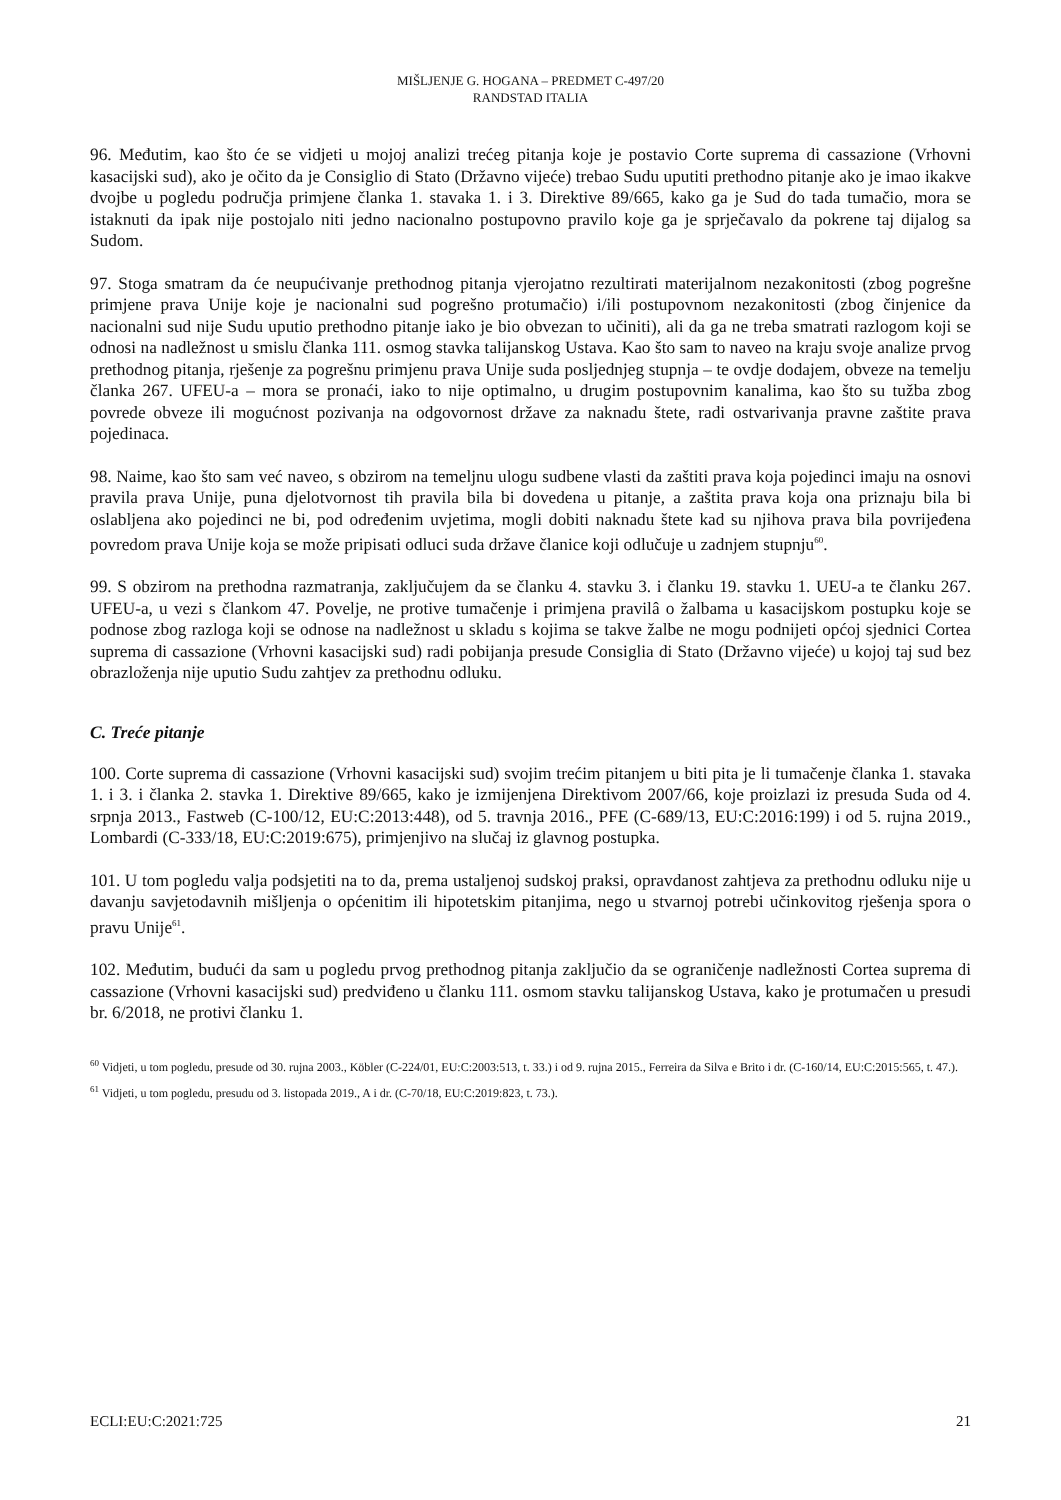MIŠLJENJE G. HOGANA – PREDMET C-497/20
RANDSTAD ITALIA
96. Međutim, kao što će se vidjeti u mojoj analizi trećeg pitanja koje je postavio Corte suprema di cassazione (Vrhovni kasacijski sud), ako je očito da je Consiglio di Stato (Državno vijeće) trebao Sudu uputiti prethodno pitanje ako je imao ikakve dvojbe u pogledu područja primjene članka 1. stavaka 1. i 3. Direktive 89/665, kako ga je Sud do tada tumačio, mora se istaknuti da ipak nije postojalo niti jedno nacionalno postupovno pravilo koje ga je sprječavalo da pokrene taj dijalog sa Sudom.
97. Stoga smatram da će neupućivanje prethodnog pitanja vjerojatno rezultirati materijalnom nezakonitosti (zbog pogrešne primjene prava Unije koje je nacionalni sud pogrešno protumačio) i/ili postupovnom nezakonitosti (zbog činjenice da nacionalni sud nije Sudu uputio prethodno pitanje iako je bio obvezan to učiniti), ali da ga ne treba smatrati razlogom koji se odnosi na nadležnost u smislu članka 111. osmog stavka talijanskog Ustava. Kao što sam to naveo na kraju svoje analize prvog prethodnog pitanja, rješenje za pogrešnu primjenu prava Unije suda posljednjeg stupnja – te ovdje dodajem, obveze na temelju članka 267. UFEU-a – mora se pronaći, iako to nije optimalno, u drugim postupovnim kanalima, kao što su tužba zbog povrede obveze ili mogućnost pozivanja na odgovornost države za naknadu štete, radi ostvarivanja pravne zaštite prava pojedinaca.
98. Naime, kao što sam već naveo, s obzirom na temeljnu ulogu sudbene vlasti da zaštiti prava koja pojedinci imaju na osnovi pravila prava Unije, puna djelotvornost tih pravila bila bi dovedena u pitanje, a zaštita prava koja ona priznaju bila bi oslabljena ako pojedinci ne bi, pod određenim uvjetima, mogli dobiti naknadu štete kad su njihova prava bila povrijeđena povredom prava Unije koja se može pripisati odluci suda države članice koji odlučuje u zadnjem stupnju<sup>60</sup>.
99. S obzirom na prethodna razmatranja, zaključujem da se članku 4. stavku 3. i članku 19. stavku 1. UEU-a te članku 267. UFEU-a, u vezi s člankom 47. Povelje, ne protive tumačenje i primjena pravilâ o žalbama u kasacijskom postupku koje se podnose zbog razloga koji se odnose na nadležnost u skladu s kojima se takve žalbe ne mogu podnijeti općoj sjednici Cortea suprema di cassazione (Vrhovni kasacijski sud) radi pobijanja presude Consiglia di Stato (Državno vijeće) u kojoj taj sud bez obrazloženja nije uputio Sudu zahtjev za prethodnu odluku.
C. Treće pitanje
100. Corte suprema di cassazione (Vrhovni kasacijski sud) svojim trećim pitanjem u biti pita je li tumačenje članka 1. stavaka 1. i 3. i članka 2. stavka 1. Direktive 89/665, kako je izmijenjena Direktivom 2007/66, koje proizlazi iz presuda Suda od 4. srpnja 2013., Fastweb (C-100/12, EU:C:2013:448), od 5. travnja 2016., PFE (C-689/13, EU:C:2016:199) i od 5. rujna 2019., Lombardi (C-333/18, EU:C:2019:675), primjenjivo na slučaj iz glavnog postupka.
101. U tom pogledu valja podsjetiti na to da, prema ustaljenoj sudskoj praksi, opravdanost zahtjeva za prethodnu odluku nije u davanju savjetodavnih mišljenja o općenitim ili hipotetskim pitanjima, nego u stvarnoj potrebi učinkovitog rješenja spora o pravu Unije<sup>61</sup>.
102. Međutim, budući da sam u pogledu prvog prethodnog pitanja zaključio da se ograničenje nadležnosti Cortea suprema di cassazione (Vrhovni kasacijski sud) predviđeno u članku 111. osmom stavku talijanskog Ustava, kako je protumačen u presudi br. 6/2018, ne protivi članku 1.
<sup>60</sup> Vidjeti, u tom pogledu, presude od 30. rujna 2003., Köbler (C-224/01, EU:C:2003:513, t. 33.) i od 9. rujna 2015., Ferreira da Silva e Brito i dr. (C-160/14, EU:C:2015:565, t. 47.).
<sup>61</sup> Vidjeti, u tom pogledu, presudu od 3. listopada 2019., A i dr. (C-70/18, EU:C:2019:823, t. 73.).
ECLI:EU:C:2021:725 21